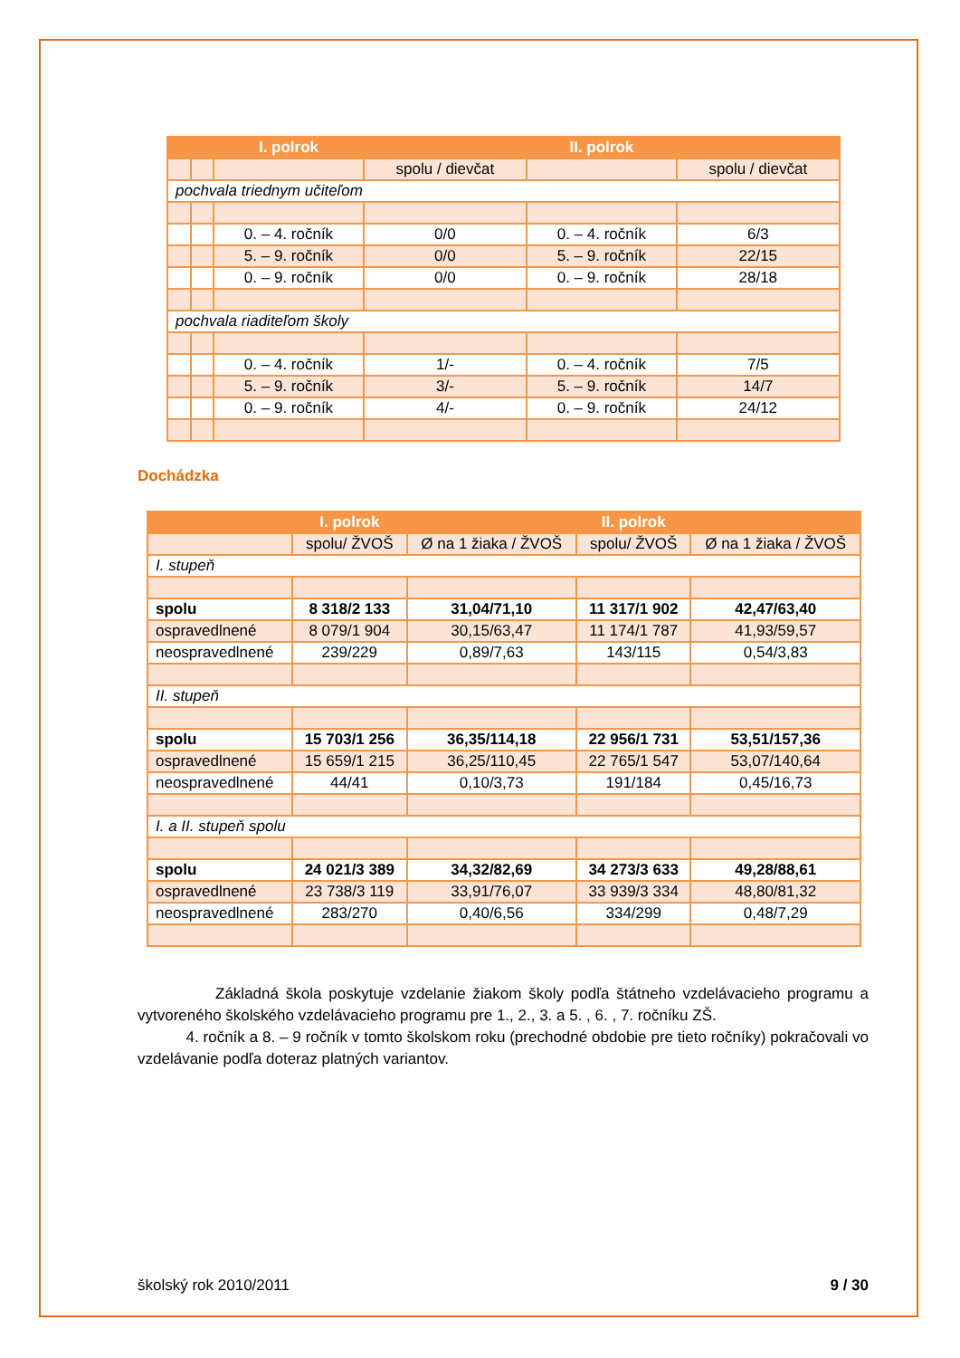| | | I. polrok | | II. polrok | |
| --- | --- | --- | --- | --- | --- |
| | | | spolu / dievčat | | spolu / dievčat |
| pochvala triednym učiteľom | | | | | |
| | | 0. – 4. ročník | 0/0 | 0. – 4. ročník | 6/3 |
| | | 5. – 9. ročník | 0/0 | 5. – 9. ročník | 22/15 |
| | | 0. – 9. ročník | 0/0 | 0. – 9. ročník | 28/18 |
| pochvala riaditeľom školy | | | | | |
| | | 0. – 4. ročník | 1/- | 0. – 4. ročník | 7/5 |
| | | 5. – 9. ročník | 3/- | 5. – 9. ročník | 14/7 |
| | | 0. – 9. ročník | 4/- | 0. – 9. ročník | 24/12 |
Dochádzka
| | I. polrok | | II. polrok | |
| --- | --- | --- | --- | --- |
| | spolu/ ŽVOŠ | Ø na 1 žiaka / ŽVOŠ | spolu/ ŽVOŠ | Ø na 1 žiaka / ŽVOŠ |
| I. stupeň | | | | |
| spolu | 8 318/2 133 | 31,04/71,10 | 11 317/1 902 | 42,47/63,40 |
| ospravedlnené | 8 079/1 904 | 30,15/63,47 | 11 174/1 787 | 41,93/59,57 |
| neospravedlnené | 239/229 | 0,89/7,63 | 143/115 | 0,54/3,83 |
| II. stupeň | | | | |
| spolu | 15 703/1 256 | 36,35/114,18 | 22 956/1 731 | 53,51/157,36 |
| ospravedlnené | 15 659/1 215 | 36,25/110,45 | 22 765/1 547 | 53,07/140,64 |
| neospravedlnené | 44/41 | 0,10/3,73 | 191/184 | 0,45/16,73 |
| I. a II. stupeň spolu | | | | |
| spolu | 24 021/3 389 | 34,32/82,69 | 34 273/3 633 | 49,28/88,61 |
| ospravedlnené | 23 738/3 119 | 33,91/76,07 | 33 939/3 334 | 48,80/81,32 |
| neospravedlnené | 283/270 | 0,40/6,56 | 334/299 | 0,48/7,29 |
Základná škola poskytuje vzdelanie žiakom školy podľa štátneho vzdelávacieho programu a vytvoreného školského vzdelávacieho programu pre 1., 2., 3. a 5. , 6. , 7. ročníku ZŠ.
4. ročník a 8. – 9 ročník v tomto školskom roku (prechodné obdobie pre tieto ročníky) pokračovali vo vzdelávanie podľa doteraz platných variantov.
školský rok 2010/2011 9 / 30